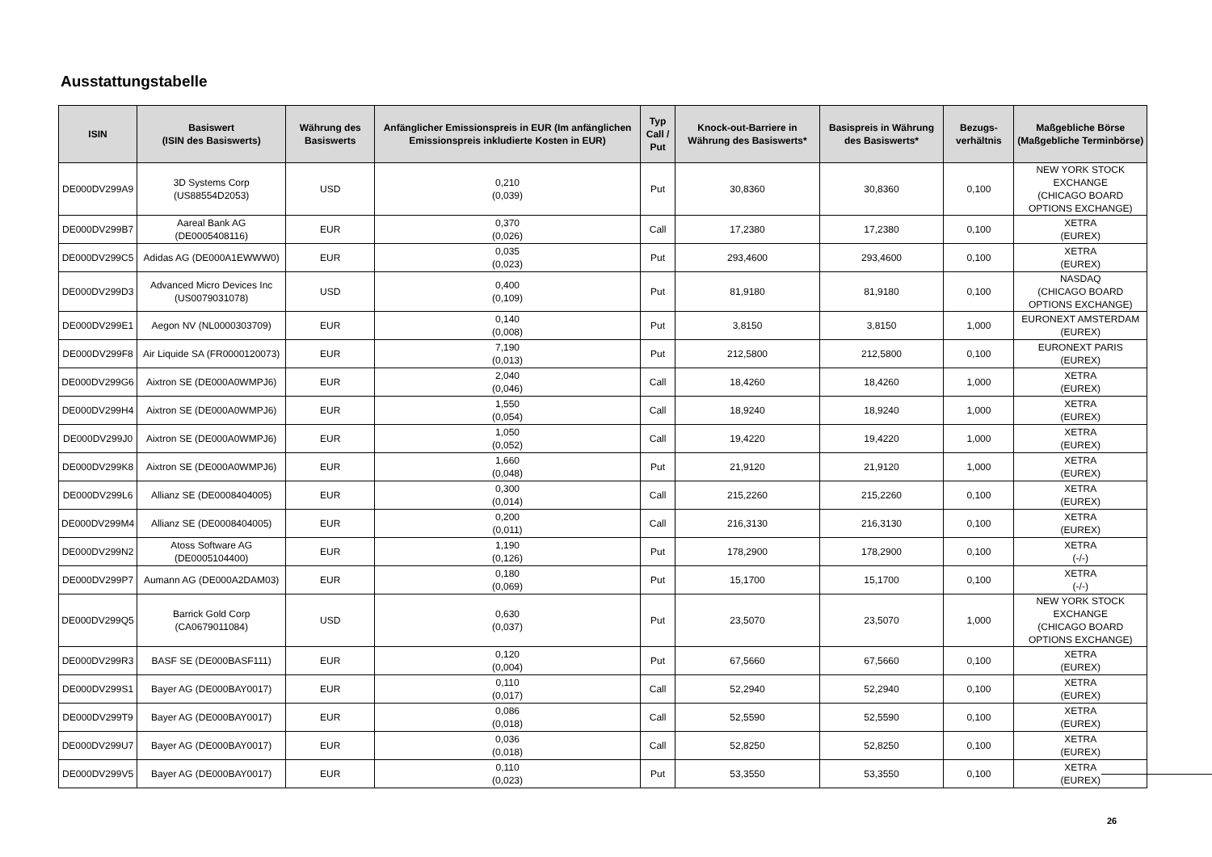Ausstattungstabelle
| ISIN | Basiswert (ISIN des Basiswerts) | Währung des Basiswerts | Anfänglicher Emissionspreis in EUR (Im anfänglichen Emissionspreis inkludierte Kosten in EUR) | Typ Call / Put | Knock-out-Barriere in Währung des Basiswerts* | Basispreis in Währung des Basiswerts* | Bezugs-verhältnis | Maßgebliche Börse (Maßgebliche Terminbörse) |
| --- | --- | --- | --- | --- | --- | --- | --- | --- |
| DE000DV299A9 | 3D Systems Corp (US88554D2053) | USD | 0,210 (0,039) | Put | 30,8360 | 30,8360 | 0,100 | NEW YORK STOCK EXCHANGE (CHICAGO BOARD OPTIONS EXCHANGE) |
| DE000DV299B7 | Aareal Bank AG (DE0005408116) | EUR | 0,370 (0,026) | Call | 17,2380 | 17,2380 | 0,100 | XETRA (EUREX) |
| DE000DV299C5 | Adidas AG (DE000A1EWWW0) | EUR | 0,035 (0,023) | Put | 293,4600 | 293,4600 | 0,100 | XETRA (EUREX) |
| DE000DV299D3 | Advanced Micro Devices Inc (US0079031078) | USD | 0,400 (0,109) | Put | 81,9180 | 81,9180 | 0,100 | NASDAQ (CHICAGO BOARD OPTIONS EXCHANGE) |
| DE000DV299E1 | Aegon NV (NL0000303709) | EUR | 0,140 (0,008) | Put | 3,8150 | 3,8150 | 1,000 | EURONEXT AMSTERDAM (EUREX) |
| DE000DV299F8 | Air Liquide SA (FR0000120073) | EUR | 7,190 (0,013) | Put | 212,5800 | 212,5800 | 0,100 | EURONEXT PARIS (EUREX) |
| DE000DV299G6 | Aixtron SE (DE000A0WMPJ6) | EUR | 2,040 (0,046) | Call | 18,4260 | 18,4260 | 1,000 | XETRA (EUREX) |
| DE000DV299H4 | Aixtron SE (DE000A0WMPJ6) | EUR | 1,550 (0,054) | Call | 18,9240 | 18,9240 | 1,000 | XETRA (EUREX) |
| DE000DV299J0 | Aixtron SE (DE000A0WMPJ6) | EUR | 1,050 (0,052) | Call | 19,4220 | 19,4220 | 1,000 | XETRA (EUREX) |
| DE000DV299K8 | Aixtron SE (DE000A0WMPJ6) | EUR | 1,660 (0,048) | Put | 21,9120 | 21,9120 | 1,000 | XETRA (EUREX) |
| DE000DV299L6 | Allianz SE (DE0008404005) | EUR | 0,300 (0,014) | Call | 215,2260 | 215,2260 | 0,100 | XETRA (EUREX) |
| DE000DV299M4 | Allianz SE (DE0008404005) | EUR | 0,200 (0,011) | Call | 216,3130 | 216,3130 | 0,100 | XETRA (EUREX) |
| DE000DV299N2 | Atoss Software AG (DE0005104400) | EUR | 1,190 (0,126) | Put | 178,2900 | 178,2900 | 0,100 | XETRA (-/-) |
| DE000DV299P7 | Aumann AG (DE000A2DAM03) | EUR | 0,180 (0,069) | Put | 15,1700 | 15,1700 | 0,100 | XETRA (-/-) |
| DE000DV299Q5 | Barrick Gold Corp (CA0679011084) | USD | 0,630 (0,037) | Put | 23,5070 | 23,5070 | 1,000 | NEW YORK STOCK EXCHANGE (CHICAGO BOARD OPTIONS EXCHANGE) |
| DE000DV299R3 | BASF SE (DE000BASF111) | EUR | 0,120 (0,004) | Put | 67,5660 | 67,5660 | 0,100 | XETRA (EUREX) |
| DE000DV299S1 | Bayer AG (DE000BAY0017) | EUR | 0,110 (0,017) | Call | 52,2940 | 52,2940 | 0,100 | XETRA (EUREX) |
| DE000DV299T9 | Bayer AG (DE000BAY0017) | EUR | 0,086 (0,018) | Call | 52,5590 | 52,5590 | 0,100 | XETRA (EUREX) |
| DE000DV299U7 | Bayer AG (DE000BAY0017) | EUR | 0,036 (0,018) | Call | 52,8250 | 52,8250 | 0,100 | XETRA (EUREX) |
| DE000DV299V5 | Bayer AG (DE000BAY0017) | EUR | 0,110 (0,023) | Put | 53,3550 | 53,3550 | 0,100 | XETRA (EUREX) |
26